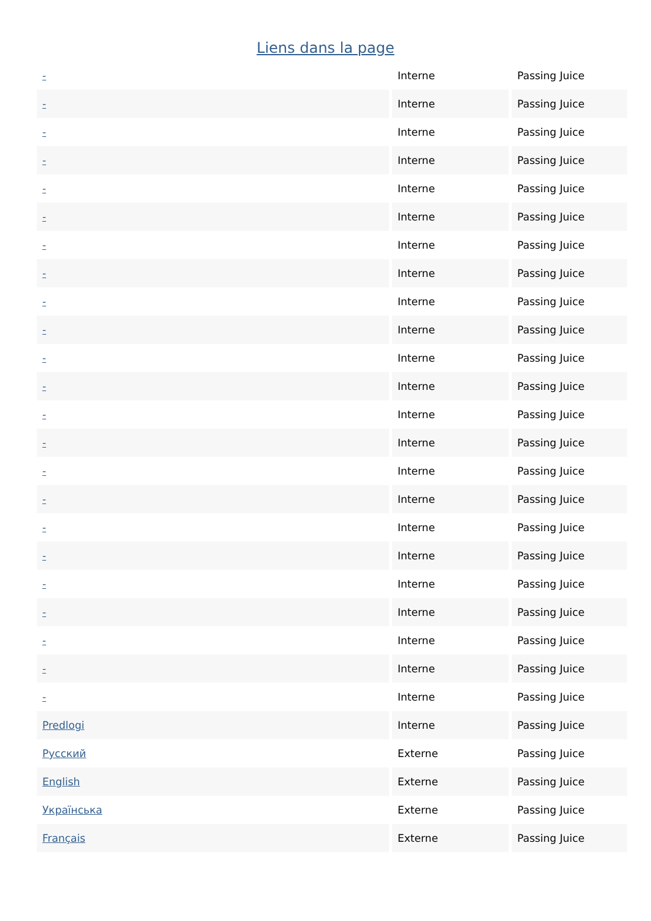Liens dans la page
| - | Interne | Passing Juice |
| - | Interne | Passing Juice |
| - | Interne | Passing Juice |
| - | Interne | Passing Juice |
| - | Interne | Passing Juice |
| - | Interne | Passing Juice |
| - | Interne | Passing Juice |
| - | Interne | Passing Juice |
| - | Interne | Passing Juice |
| - | Interne | Passing Juice |
| - | Interne | Passing Juice |
| - | Interne | Passing Juice |
| - | Interne | Passing Juice |
| - | Interne | Passing Juice |
| - | Interne | Passing Juice |
| - | Interne | Passing Juice |
| - | Interne | Passing Juice |
| - | Interne | Passing Juice |
| - | Interne | Passing Juice |
| - | Interne | Passing Juice |
| - | Interne | Passing Juice |
| - | Interne | Passing Juice |
| - | Interne | Passing Juice |
| Predlogi | Interne | Passing Juice |
| Русский | Externe | Passing Juice |
| English | Externe | Passing Juice |
| Українська | Externe | Passing Juice |
| Français | Externe | Passing Juice |